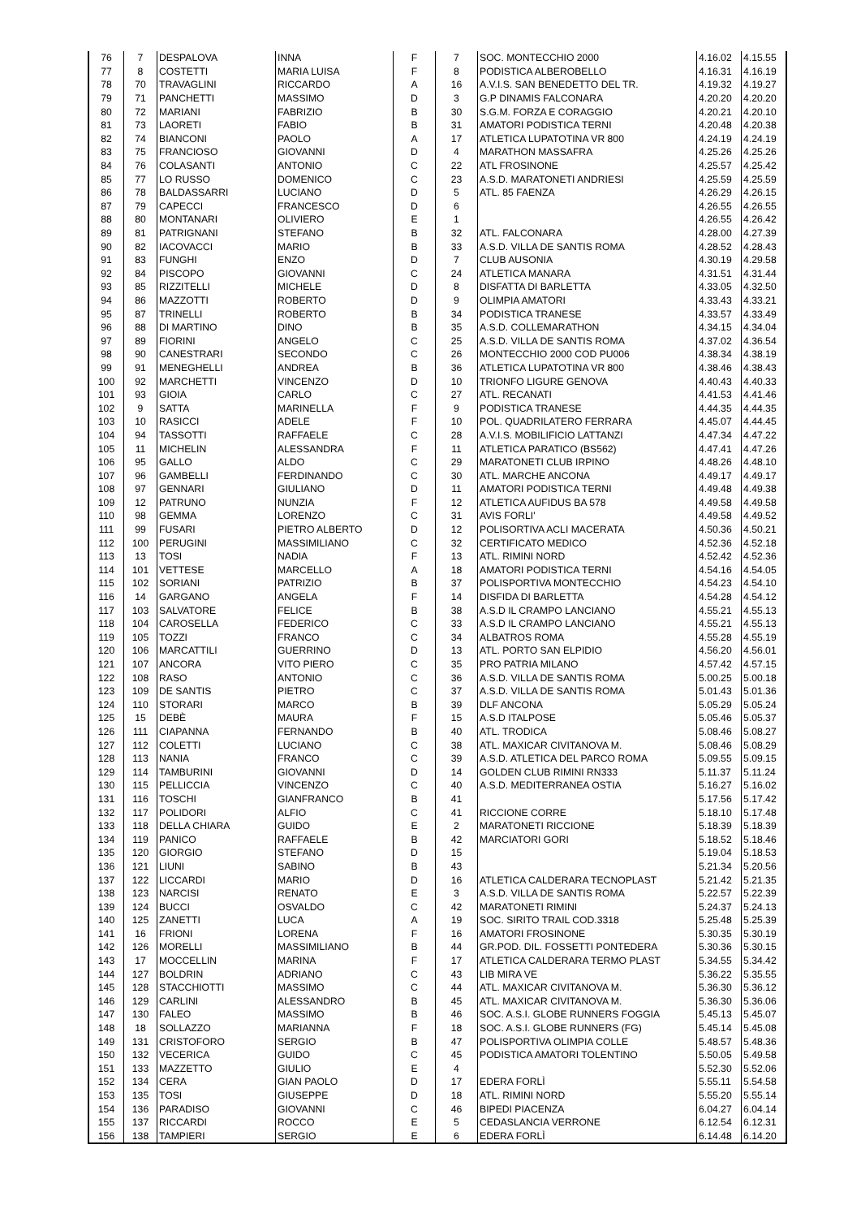| 76 | 7 | DESPALOVA | INNA | F | 7 | SOC. MONTECCHIO 2000 | 4.16.02 | 4.15.55 |
| 77 | 8 | COSTETTI | MARIA LUISA | F | 8 | PODISTICA ALBEROBELLO | 4.16.31 | 4.16.19 |
| 78 | 70 | TRAVAGLINI | RICCARDO | A | 16 | A.V.I.S. SAN BENEDETTO DEL TR. | 4.19.32 | 4.19.27 |
| 79 | 71 | PANCHETTI | MASSIMO | D | 3 | G.P DINAMIS FALCONARA | 4.20.20 | 4.20.20 |
| 80 | 72 | MARIANI | FABRIZIO | B | 30 | S.G.M. FORZA E CORAGGIO | 4.20.21 | 4.20.10 |
| 81 | 73 | LAORETI | FABIO | B | 31 | AMATORI PODISTICA TERNI | 4.20.48 | 4.20.38 |
| 82 | 74 | BIANCONI | PAOLO | A | 17 | ATLETICA LUPATOTINA VR 800 | 4.24.19 | 4.24.19 |
| 83 | 75 | FRANCIOSO | GIOVANNI | D | 4 | MARATHON MASSAFRA | 4.25.26 | 4.25.26 |
| 84 | 76 | COLASANTI | ANTONIO | C | 22 | ATL FROSINONE | 4.25.57 | 4.25.42 |
| 85 | 77 | LO RUSSO | DOMENICO | C | 23 | A.S.D. MARATONETI ANDRIESI | 4.25.59 | 4.25.59 |
| 86 | 78 | BALDASSARRI | LUCIANO | D | 5 | ATL. 85 FAENZA | 4.26.29 | 4.26.15 |
| 87 | 79 | CAPECCI | FRANCESCO | D | 6 | | 4.26.55 | 4.26.55 |
| 88 | 80 | MONTANARI | OLIVIERO | E | 1 | | 4.26.55 | 4.26.42 |
| 89 | 81 | PATRIGNANI | STEFANO | B | 32 | ATL. FALCONARA | 4.28.00 | 4.27.39 |
| 90 | 82 | IACOVACCI | MARIO | B | 33 | A.S.D. VILLA DE SANTIS ROMA | 4.28.52 | 4.28.43 |
| 91 | 83 | FUNGHI | ENZO | D | 7 | CLUB AUSONIA | 4.30.19 | 4.29.58 |
| 92 | 84 | PISCOPO | GIOVANNI | C | 24 | ATLETICA MANARA | 4.31.51 | 4.31.44 |
| 93 | 85 | RIZZITELLI | MICHELE | D | 8 | DISFATTA DI BARLETTA | 4.33.05 | 4.32.50 |
| 94 | 86 | MAZZOTTI | ROBERTO | D | 9 | OLIMPIA AMATORI | 4.33.43 | 4.33.21 |
| 95 | 87 | TRINELLI | ROBERTO | B | 34 | PODISTICA TRANESE | 4.33.57 | 4.33.49 |
| 96 | 88 | DI MARTINO | DINO | B | 35 | A.S.D. COLLEMARATHON | 4.34.15 | 4.34.04 |
| 97 | 89 | FIORINI | ANGELO | C | 25 | A.S.D. VILLA DE SANTIS ROMA | 4.37.02 | 4.36.54 |
| 98 | 90 | CANESTRARI | SECONDO | C | 26 | MONTECCHIO 2000 COD PU006 | 4.38.34 | 4.38.19 |
| 99 | 91 | MENEGHELLI | ANDREA | B | 36 | ATLETICA LUPATOTINA VR 800 | 4.38.46 | 4.38.43 |
| 100 | 92 | MARCHETTI | VINCENZO | D | 10 | TRIONFO LIGURE GENOVA | 4.40.43 | 4.40.33 |
| 101 | 93 | GIOIA | CARLO | C | 27 | ATL. RECANATI | 4.41.53 | 4.41.46 |
| 102 | 9 | SATTA | MARINELLA | F | 9 | PODISTICA TRANESE | 4.44.35 | 4.44.35 |
| 103 | 10 | RASICCI | ADELE | F | 10 | POL. QUADRILATERO FERRARA | 4.45.07 | 4.44.45 |
| 104 | 94 | TASSOTTI | RAFFAELE | C | 28 | A.V.I.S. MOBILIFICIO LATTANZI | 4.47.34 | 4.47.22 |
| 105 | 11 | MICHELIN | ALESSANDRA | F | 11 | ATLETICA PARATICO (BS562) | 4.47.41 | 4.47.26 |
| 106 | 95 | GALLO | ALDO | C | 29 | MARATONETI CLUB IRPINO | 4.48.26 | 4.48.10 |
| 107 | 96 | GAMBELLI | FERDINANDO | C | 30 | ATL. MARCHE ANCONA | 4.49.17 | 4.49.17 |
| 108 | 97 | GENNARI | GIULIANO | D | 11 | AMATORI PODISTICA TERNI | 4.49.48 | 4.49.38 |
| 109 | 12 | PATRUNO | NUNZIA | F | 12 | ATLETICA AUFIDUS BA 578 | 4.49.58 | 4.49.58 |
| 110 | 98 | GEMMA | LORENZO | C | 31 | AVIS FORLI' | 4.49.58 | 4.49.52 |
| 111 | 99 | FUSARI | PIETRO ALBERTO | D | 12 | POLISORTIVA ACLI MACERATA | 4.50.36 | 4.50.21 |
| 112 | 100 | PERUGINI | MASSIMILIANO | C | 32 | CERTIFICATO MEDICO | 4.52.36 | 4.52.18 |
| 113 | 13 | TOSI | NADIA | F | 13 | ATL. RIMINI NORD | 4.52.42 | 4.52.36 |
| 114 | 101 | VETTESE | MARCELLO | A | 18 | AMATORI PODISTICA TERNI | 4.54.16 | 4.54.05 |
| 115 | 102 | SORIANI | PATRIZIO | B | 37 | POLISPORTIVA MONTECCHIO | 4.54.23 | 4.54.10 |
| 116 | 14 | GARGANO | ANGELA | F | 14 | DISFIDA DI BARLETTA | 4.54.28 | 4.54.12 |
| 117 | 103 | SALVATORE | FELICE | B | 38 | A.S.D IL CRAMPO LANCIANO | 4.55.21 | 4.55.13 |
| 118 | 104 | CAROSELLA | FEDERICO | C | 33 | A.S.D IL CRAMPO LANCIANO | 4.55.21 | 4.55.13 |
| 119 | 105 | TOZZI | FRANCO | C | 34 | ALBATROS ROMA | 4.55.28 | 4.55.19 |
| 120 | 106 | MARCATTILI | GUERRINO | D | 13 | ATL. PORTO SAN ELPIDIO | 4.56.20 | 4.56.01 |
| 121 | 107 | ANCORA | VITO PIERO | C | 35 | PRO PATRIA MILANO | 4.57.42 | 4.57.15 |
| 122 | 108 | RASO | ANTONIO | C | 36 | A.S.D. VILLA DE SANTIS ROMA | 5.00.25 | 5.00.18 |
| 123 | 109 | DE SANTIS | PIETRO | C | 37 | A.S.D. VILLA DE SANTIS ROMA | 5.01.43 | 5.01.36 |
| 124 | 110 | STORARI | MARCO | B | 39 | DLF ANCONA | 5.05.29 | 5.05.24 |
| 125 | 15 | DEBÈ | MAURA | F | 15 | A.S.D ITALPOSE | 5.05.46 | 5.05.37 |
| 126 | 111 | CIAPANNA | FERNANDO | B | 40 | ATL. TRODICA | 5.08.46 | 5.08.27 |
| 127 | 112 | COLETTI | LUCIANO | C | 38 | ATL. MAXICAR CIVITANOVA M. | 5.08.46 | 5.08.29 |
| 128 | 113 | NANIA | FRANCO | C | 39 | A.S.D. ATLETICA DEL PARCO ROMA | 5.09.55 | 5.09.15 |
| 129 | 114 | TAMBURINI | GIOVANNI | D | 14 | GOLDEN CLUB RIMINI RN333 | 5.11.37 | 5.11.24 |
| 130 | 115 | PELLICCIA | VINCENZO | C | 40 | A.S.D. MEDITERRANEA OSTIA | 5.16.27 | 5.16.02 |
| 131 | 116 | TOSCHI | GIANFRANCO | B | 41 | | 5.17.56 | 5.17.42 |
| 132 | 117 | POLIDORI | ALFIO | C | 41 | RICCIONE CORRE | 5.18.10 | 5.17.48 |
| 133 | 118 | DELLA CHIARA | GUIDO | E | 2 | MARATONETI RICCIONE | 5.18.39 | 5.18.39 |
| 134 | 119 | PANICO | RAFFAELE | B | 42 | MARCIATORI GORI | 5.18.52 | 5.18.46 |
| 135 | 120 | GIORGIO | STEFANO | D | 15 | | 5.19.04 | 5.18.53 |
| 136 | 121 | LIUNI | SABINO | B | 43 | | 5.21.34 | 5.20.56 |
| 137 | 122 | LICCARDI | MARIO | D | 16 | ATLETICA CALDERARA TECNOPLAST | 5.21.42 | 5.21.35 |
| 138 | 123 | NARCISI | RENATO | E | 3 | A.S.D. VILLA DE SANTIS ROMA | 5.22.57 | 5.22.39 |
| 139 | 124 | BUCCI | OSVALDO | C | 42 | MARATONETI RIMINI | 5.24.37 | 5.24.13 |
| 140 | 125 | ZANETTI | LUCA | A | 19 | SOC. SIRITO TRAIL COD.3318 | 5.25.48 | 5.25.39 |
| 141 | 16 | FRIONI | LORENA | F | 16 | AMATORI FROSINONE | 5.30.35 | 5.30.19 |
| 142 | 126 | MORELLI | MASSIMILIANO | B | 44 | GR.POD. DIL. FOSSETTI PONTEDERA | 5.30.36 | 5.30.15 |
| 143 | 17 | MOCCELLIN | MARINA | F | 17 | ATLETICA CALDERARA TERMO PLAST | 5.34.55 | 5.34.42 |
| 144 | 127 | BOLDRIN | ADRIANO | C | 43 | LIB MIRA VE | 5.36.22 | 5.35.55 |
| 145 | 128 | STACCHIOTTI | MASSIMO | C | 44 | ATL. MAXICAR CIVITANOVA M. | 5.36.30 | 5.36.12 |
| 146 | 129 | CARLINI | ALESSANDRO | B | 45 | ATL. MAXICAR CIVITANOVA M. | 5.36.30 | 5.36.06 |
| 147 | 130 | FALEO | MASSIMO | B | 46 | SOC. A.S.I. GLOBE RUNNERS FOGGIA | 5.45.13 | 5.45.07 |
| 148 | 18 | SOLLAZZO | MARIANNA | F | 18 | SOC. A.S.I. GLOBE RUNNERS (FG) | 5.45.14 | 5.45.08 |
| 149 | 131 | CRISTOFORO | SERGIO | B | 47 | POLISPORTIVA OLIMPIA COLLE | 5.48.57 | 5.48.36 |
| 150 | 132 | VECERICA | GUIDO | C | 45 | PODISTICA AMATORI TOLENTINO | 5.50.05 | 5.49.58 |
| 151 | 133 | MAZZETTO | GIULIO | E | 4 | | 5.52.30 | 5.52.06 |
| 152 | 134 | CERA | GIAN PAOLO | D | 17 | EDERA FORLÌ | 5.55.11 | 5.54.58 |
| 153 | 135 | TOSI | GIUSEPPE | D | 18 | ATL. RIMINI NORD | 5.55.20 | 5.55.14 |
| 154 | 136 | PARADISO | GIOVANNI | C | 46 | BIPEDI PIACENZA | 6.04.27 | 6.04.14 |
| 155 | 137 | RICCARDI | ROCCO | E | 5 | CEDASLANCIA VERRONE | 6.12.54 | 6.12.31 |
| 156 | 138 | TAMPIERI | SERGIO | E | 6 | EDERA FORLÌ | 6.14.48 | 6.14.20 |